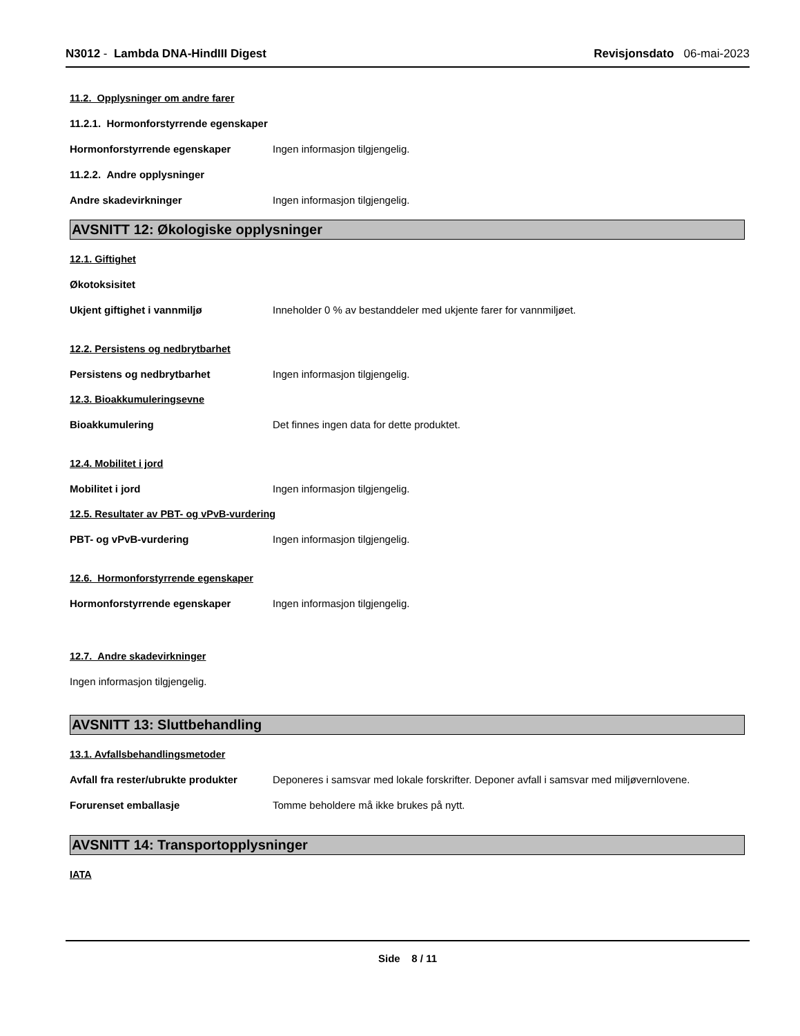N3012 - Lambda DNA-HindIII Digest
Revisjonsdato 06-mai-2023
11.2. Opplysninger om andre farer
11.2.1. Hormonforstyrrende egenskaper
Hormonforstyrrende egenskaper Ingen informasjon tilgjengelig.
11.2.2. Andre opplysninger
Andre skadevirkninger Ingen informasjon tilgjengelig.
AVSNITT 12: Økologiske opplysninger
12.1. Giftighet
Økotoksisitet
Ukjent giftighet i vannmiljø Inneholder 0 % av bestanddeler med ukjente farer for vannmiljøet.
12.2. Persistens og nedbrytbarhet
Persistens og nedbrytbarhet Ingen informasjon tilgjengelig.
12.3. Bioakkumuleringsevne
Bioakkumulering Det finnes ingen data for dette produktet.
12.4. Mobilitet i jord
Mobilitet i jord Ingen informasjon tilgjengelig.
12.5. Resultater av PBT- og vPvB-vurdering
PBT- og vPvB-vurdering Ingen informasjon tilgjengelig.
12.6. Hormonforstyrrende egenskaper
Hormonforstyrrende egenskaper Ingen informasjon tilgjengelig.
12.7. Andre skadevirkninger
Ingen informasjon tilgjengelig.
AVSNITT 13: Sluttbehandling
13.1. Avfallsbehandlingsmetoder
Avfall fra rester/ubrukte produkter
Deponeres i samsvar med lokale forskrifter. Deponer avfall i samsvar med miljøvernlovene.
Forurenset emballasje Tomme beholdere må ikke brukes på nytt.
AVSNITT 14: Transportopplysninger
IATA
Side 8 / 11